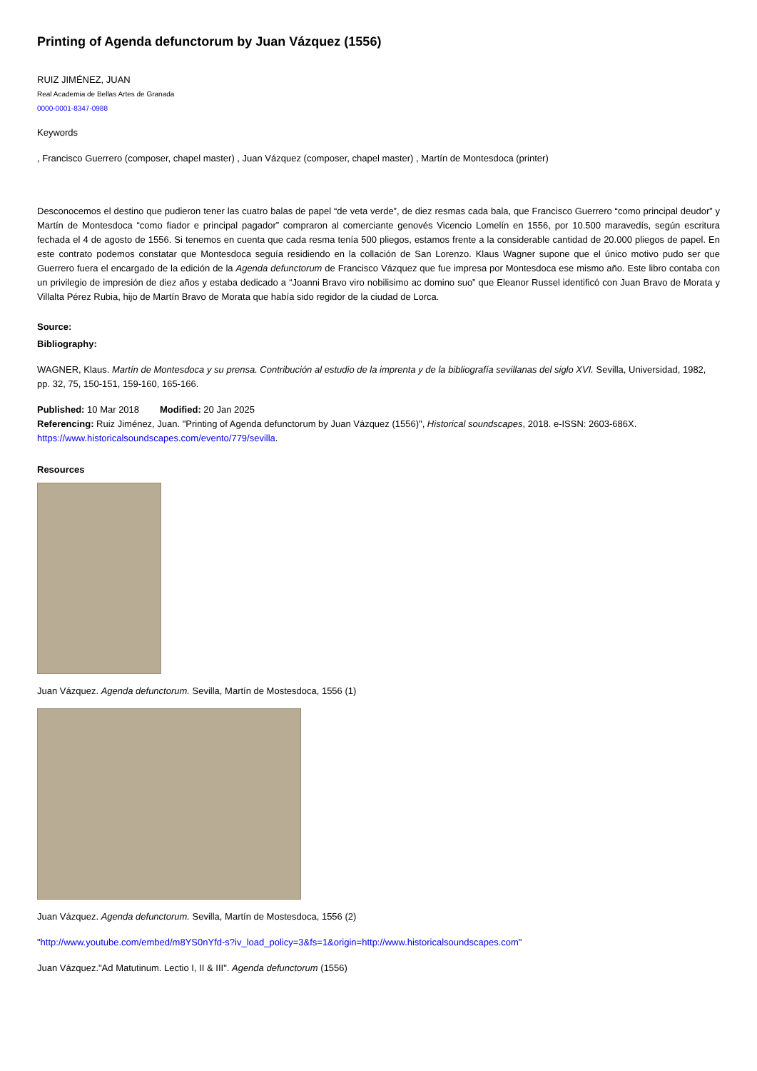Printing of Agenda defunctorum by Juan Vázquez (1556)
RUIZ JIMÉNEZ, JUAN
Real Academia de Bellas Artes de Granada
0000-0001-8347-0988
Keywords
, Francisco Guerrero (composer, chapel master) , Juan Vázquez (composer, chapel master) , Martín de Montesdoca (printer)
Desconocemos el destino que pudieron tener las cuatro balas de papel “de veta verde”, de diez resmas cada bala, que Francisco Guerrero “como principal deudor” y Martín de Montesdoca “como fiador e principal pagador” compraron al comerciante genovés Vicencio Lomelín en 1556, por 10.500 maravedís, según escritura fechada el 4 de agosto de 1556. Si tenemos en cuenta que cada resma tenía 500 pliegos, estamos frente a la considerable cantidad de 20.000 pliegos de papel. En este contrato podemos constatar que Montesdoca seguía residiendo en la collación de San Lorenzo. Klaus Wagner supone que el único motivo pudo ser que Guerrero fuera el encargado de la edición de la Agenda defunctorum de Francisco Vázquez que fue impresa por Montesdoca ese mismo año. Este libro contaba con un privilegio de impresión de diez años y estaba dedicado a “Joanni Bravo viro nobilisimo ac domino suo” que Eleanor Russel identificó con Juan Bravo de Morata y Villalta Pérez Rubia, hijo de Martín Bravo de Morata que había sido regidor de la ciudad de Lorca.
Source:
Bibliography:
WAGNER, Klaus. Martín de Montesdoca y su prensa. Contribución al estudio de la imprenta y de la bibliografía sevillanas del siglo XVI. Sevilla, Universidad, 1982, pp. 32, 75, 150-151, 159-160, 165-166.
Published: 10 Mar 2018 Modified: 20 Jan 2025
Referencing: Ruiz Jiménez, Juan. "Printing of Agenda defunctorum by Juan Vázquez (1556)", Historical soundscapes, 2018. e-ISSN: 2603-686X. https://www.historicalsoundscapes.com/evento/779/sevilla.
Resources
Juan Vázquez. Agenda defunctorum. Sevilla, Martín de Mostesdoca, 1556 (1)
Juan Vázquez. Agenda defunctorum. Sevilla, Martín de Mostesdoca, 1556 (2)
"http://www.youtube.com/embed/m8YS0nYfd-s?iv_load_policy=3&fs=1&origin=http://www.historicalsoundscapes.com"
Juan Vázquez."Ad Matutinum. Lectio I, II & III". Agenda defunctorum (1556)